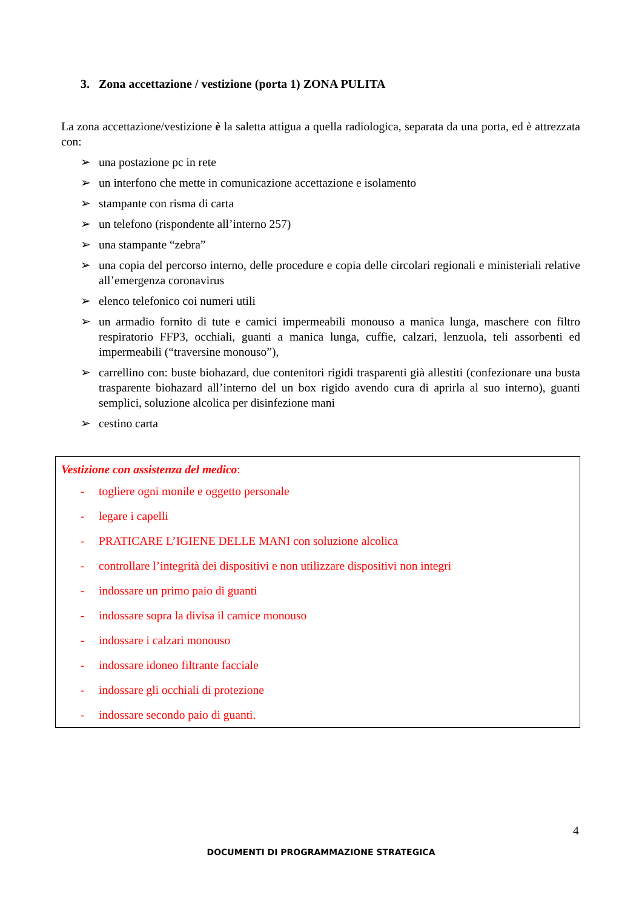3. Zona accettazione / vestizione (porta 1) ZONA PULITA
La zona accettazione/vestizione è la saletta attigua a quella radiologica, separata da una porta, ed è attrezzata con:
➢ una postazione pc in rete
➢ un interfono che mette in comunicazione accettazione e isolamento
➢ stampante con risma di carta
➢ un telefono (rispondente all’interno 257)
➢ una stampante “zebra”
➢ una copia del percorso interno, delle procedure e copia delle circolari regionali e ministeriali relative all’emergenza coronavirus
➢ elenco telefonico coi numeri utili
➢ un armadio fornito di tute e camici impermeabili monouso a manica lunga, maschere con filtro respiratorio FFP3, occhiali, guanti a manica lunga, cuffie, calzari, lenzuola, teli assorbenti ed impermeabili (“traversine monouso”),
➢ carrellino con: buste biohazard, due contenitori rigidi trasparenti già allestiti (confezionare una busta trasparente biohazard all’interno del un box rigido avendo cura di aprirla al suo interno), guanti semplici, soluzione alcolica per disinfezione mani
➢ cestino carta
Vestizione con assistenza del medico:
- togliere ogni monile e oggetto personale
- legare i capelli
- PRATICARE L’IGIENE DELLE MANI con soluzione alcolica
- controllare l’integrità dei dispositivi e non utilizzare dispositivi non integri
- indossare un primo paio di guanti
- indossare sopra la divisa il camice monouso
- indossare i calzari monouso
- indossare idoneo filtrante facciale
- indossare gli occhiali di protezione
- indossare secondo paio di guanti.
4
DOCUMENTI DI PROGRAMMAZIONE STRATEGICA